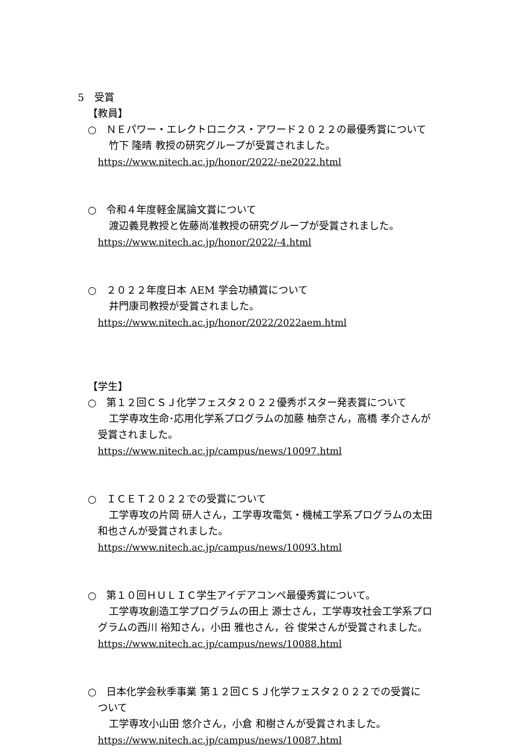5　受賞
【教員】
○　ＮＥパワー・エレクトロニクス・アワード２０２２の最優秀賞について
竹下 隆晴 教授の研究グループが受賞されました。
https://www.nitech.ac.jp/honor/2022/-ne2022.html
○　令和４年度軽金属論文賞について
渡辺義見教授と佐藤尚准教授の研究グループが受賞されました。
https://www.nitech.ac.jp/honor/2022/-4.html
○　２０２２年度日本 AEM 学会功績賞について
井門康司教授が受賞されました。
https://www.nitech.ac.jp/honor/2022/2022aem.html
【学生】
○　第１２回ＣＳＪ化学フェスタ２０２２優秀ポスター発表賞について
工学専攻生命･応用化学系プログラムの加藤 柚奈さん，高橋 孝介さんが
受賞されました。
https://www.nitech.ac.jp/campus/news/10097.html
○　ＩＣＥＴ２０２２での受賞について
工学専攻の片岡 研人さん，工学専攻電気・機械工学系プログラムの太田
和也さんが受賞されました。
https://www.nitech.ac.jp/campus/news/10093.html
○　第１０回ＨＵＬＩＣ学生アイデアコンペ最優秀賞について。
工学専攻創造工学プログラムの田上 源士さん，工学専攻社会工学系プロ
グラムの西川 裕知さん，小田 雅也さん，谷 俊栄さんが受賞されました。
https://www.nitech.ac.jp/campus/news/10088.html
○　日本化学会秋季事業 第１２回ＣＳＪ化学フェスタ２０２２での受賞に
ついて
工学専攻小山田 悠介さん，小倉 和樹さんが受賞されました。
https://www.nitech.ac.jp/campus/news/10087.html